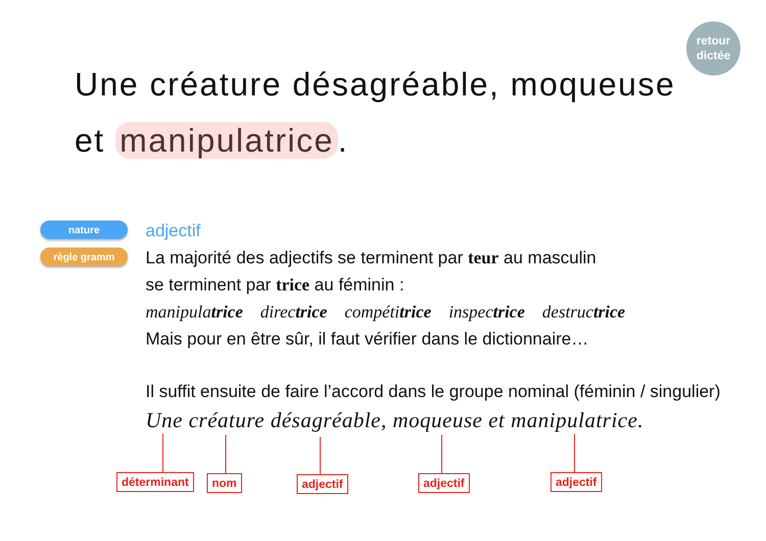retour
dictée
Une créature désagréable, moqueuse
et manipulatrice.
nature
règle gramm
adjectif
La majorité des adjectifs se terminent par teur au masculin
se terminent par trice au féminin :
manipulatrice directrice compétitrice inspectrice destructrice
Mais pour en être sûr, il faut vérifier dans le dictionnaire…
Il suffit ensuite de faire l’accord dans le groupe nominal (féminin / singulier)
Une créature désagréable, moqueuse et manipulatrice.
déterminant nom adjectif adjectif adjectif